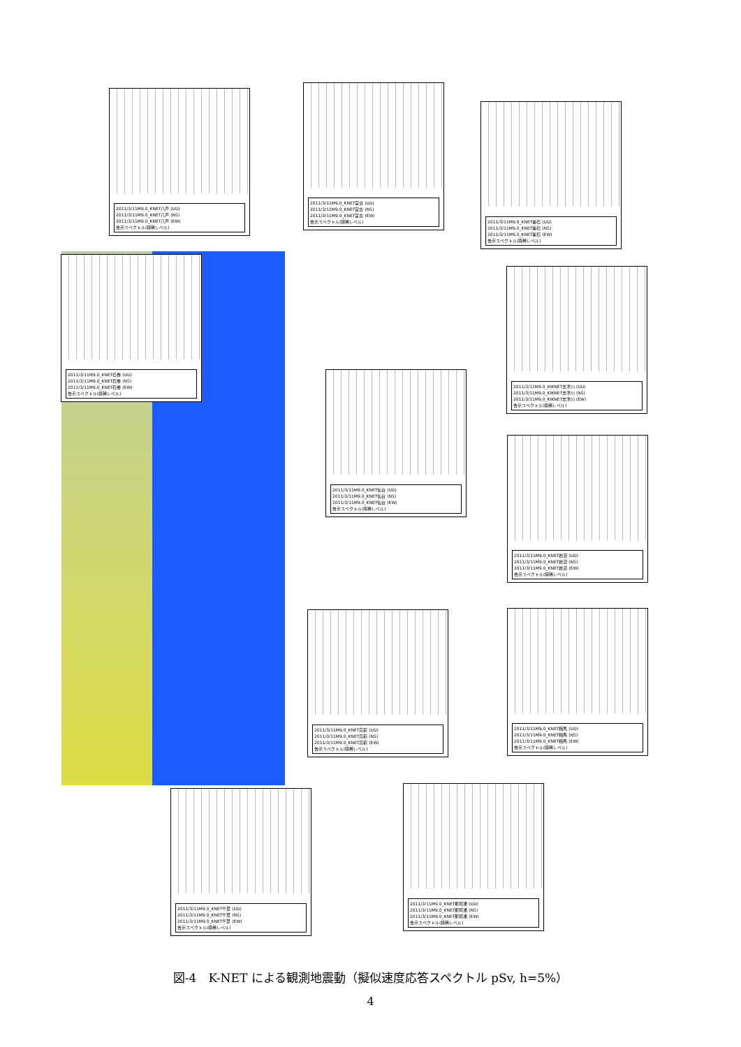2011/3/11M9.0_KNET八戸 (UD)
2011/3/11M9.0_KNET八戸 (NS)
2011/3/11M9.0_KNET八戸 (EW)
告示スペクトル(極稀レベル)
2011/3/11M9.0_KNET宮古 (UD)
2011/3/11M9.0_KNET宮古 (NS)
2011/3/11M9.0_KNET宮古 (EW)
告示スペクトル(極稀レベル)
2011/3/11M9.0_KNET釜石 (UD)
2011/3/11M9.0_KNET釜石 (NS)
2011/3/11M9.0_KNET釜石 (EW)
告示スペクトル(極稀レベル)
2011/3/11M9.0_KNET石巻 (UD)
2011/3/11M9.0_KNET石巻 (NS)
2011/3/11M9.0_KNET石巻 (EW)
告示スペクトル(極稀レベル)
2011/3/11M9.0_KIKNET志津川 (UD)
2011/3/11M9.0_KIKNET志津川 (NS)
2011/3/11M9.0_KIKNET志津川 (EW)
告示スペクトル(極稀レベル)
2011/3/11M9.0_KNET仙台 (UD)
2011/3/11M9.0_KNET仙台 (NS)
2011/3/11M9.0_KNET仙台 (EW)
告示スペクトル(極稀レベル)
2011/3/11M9.0_KNET岩沼 (UD)
2011/3/11M9.0_KNET岩沼 (NS)
2011/3/11M9.0_KNET岩沼 (EW)
告示スペクトル(極稀レベル)
2011/3/11M9.0_KNET高萩 (UD)
2011/3/11M9.0_KNET高萩 (NS)
2011/3/11M9.0_KNET高萩 (EW)
告示スペクトル(極稀レベル)
2011/3/11M9.0_KNET相馬 (UD)
2011/3/11M9.0_KNET相馬 (NS)
2011/3/11M9.0_KNET相馬 (EW)
告示スペクトル(極稀レベル)
2011/3/11M9.0_KNET千葉 (UD)
2011/3/11M9.0_KNET千葉 (NS)
2011/3/11M9.0_KNET千葉 (EW)
告示スペクトル(極稀レベル)
2011/3/11M9.0_KNET那珂湊 (UD)
2011/3/11M9.0_KNET那珂湊 (NS)
2011/3/11M9.0_KNET那珂湊 (EW)
告示スペクトル(極稀レベル)
図-4　K-NET による観測地震動（擬似速度応答スペクトル pSv, h=5%）
4